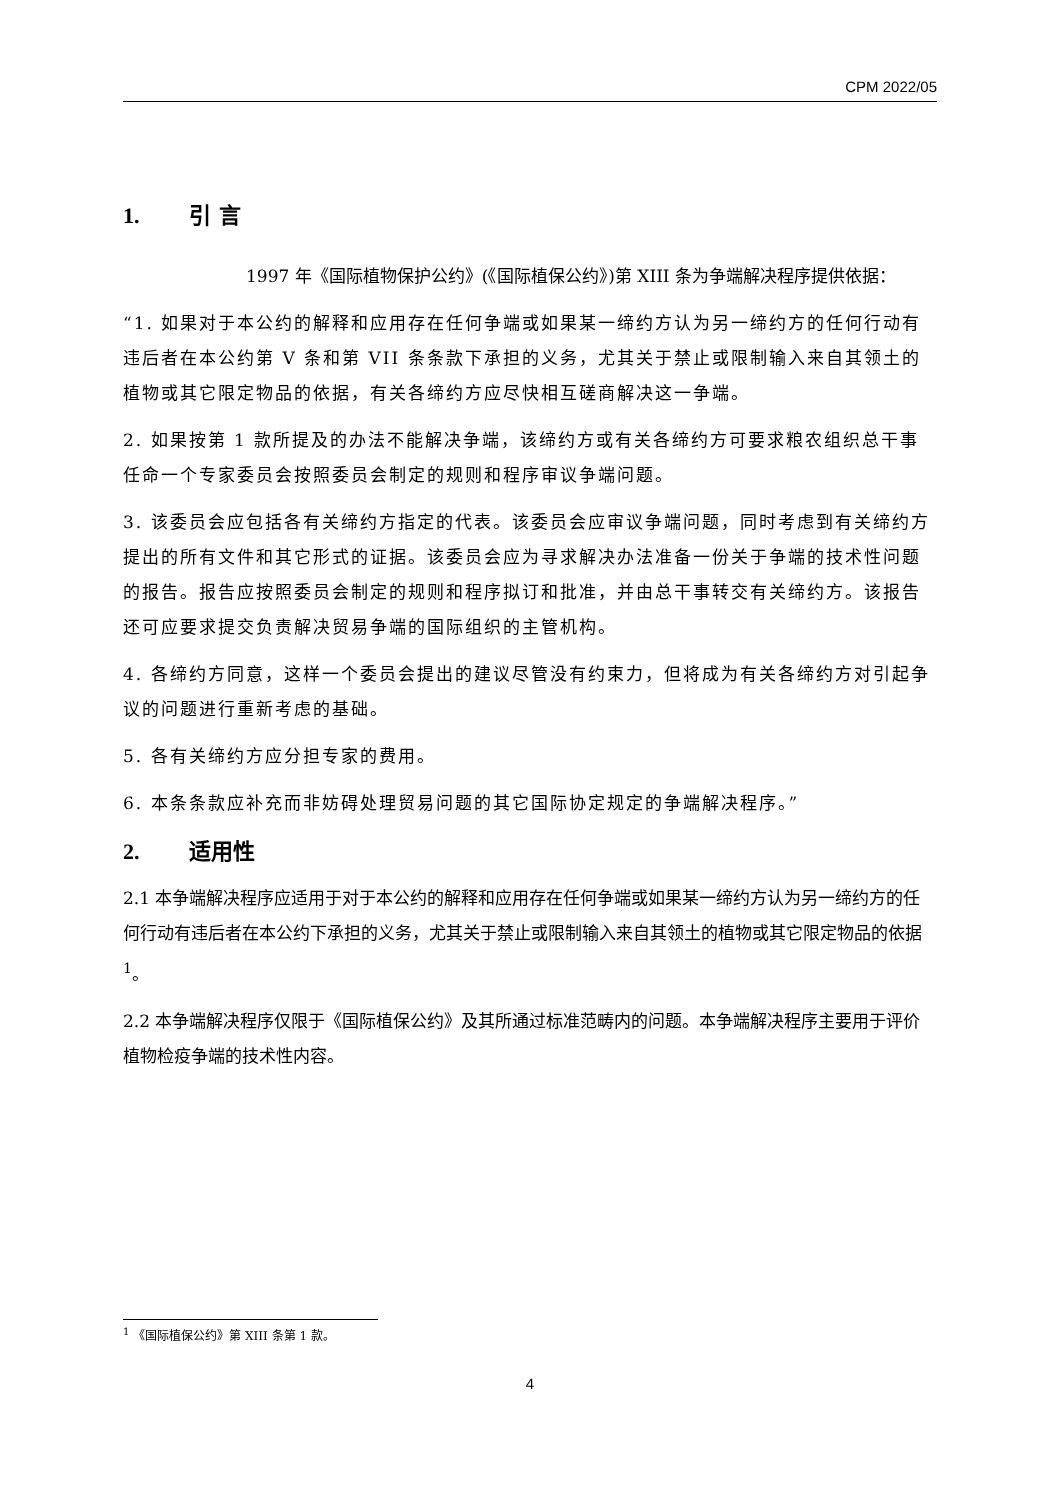CPM 2022/05
1. 引 言
1997 年《国际植物保护公约》(《国际植保公约》)第 XIII 条为争端解决程序提供依据：
“1. 如果对于本公约的解释和应用存在任何争端或如果某一缔约方认为另一缔约方的任何行动有违后者在本公约第 V 条和第 VII 条条款下承担的义务，尤其关于禁止或限制输入来自其领土的植物或其它限定物品的依据，有关各缔约方应尽快相互磋商解决这一争端。
2. 如果按第 1 款所提及的办法不能解决争端，该缔约方或有关各缔约方可要求粮农组织总干事任命一个专家委员会按照委员会制定的规则和程序审议争端问题。
3. 该委员会应包括各有关缔约方指定的代表。该委员会应审议争端问题，同时考虑到有关缔约方提出的所有文件和其它形式的证据。该委员会应为寻求解决办法准备一份关于争端的技术性问题的报告。报告应按照委员会制定的规则和程序拟订和批准，并由总干事转交有关缔约方。该报告还可应要求提交负责解决贸易争端的国际组织的主管机构。
4. 各缔约方同意，这样一个委员会提出的建议尽管没有约束力，但将成为有关各缔约方对引起争议的问题进行重新考虑的基础。
5. 各有关缔约方应分担专家的费用。
6. 本条条款应补充而非妨碍处理贸易问题的其它国际协定规定的争端解决程序。”
2. 适用性
2.1 本争端解决程序应适用于对于本公约的解释和应用存在任何争端或如果某一缔约方认为另一缔约方的任何行动有违后者在本公约下承担的义务，尤其关于禁止或限制输入来自其领土的植物或其它限定物品的依据 <sup>1</sup>。
2.2 本争端解决程序仅限于《国际植保公约》及其所通过标准范畴内的问题。本争端解决程序主要用于评价植物检疫争端的技术性内容。
<sup>1</sup> 《国际植保公约》第 XIII 条第 1 款。
4